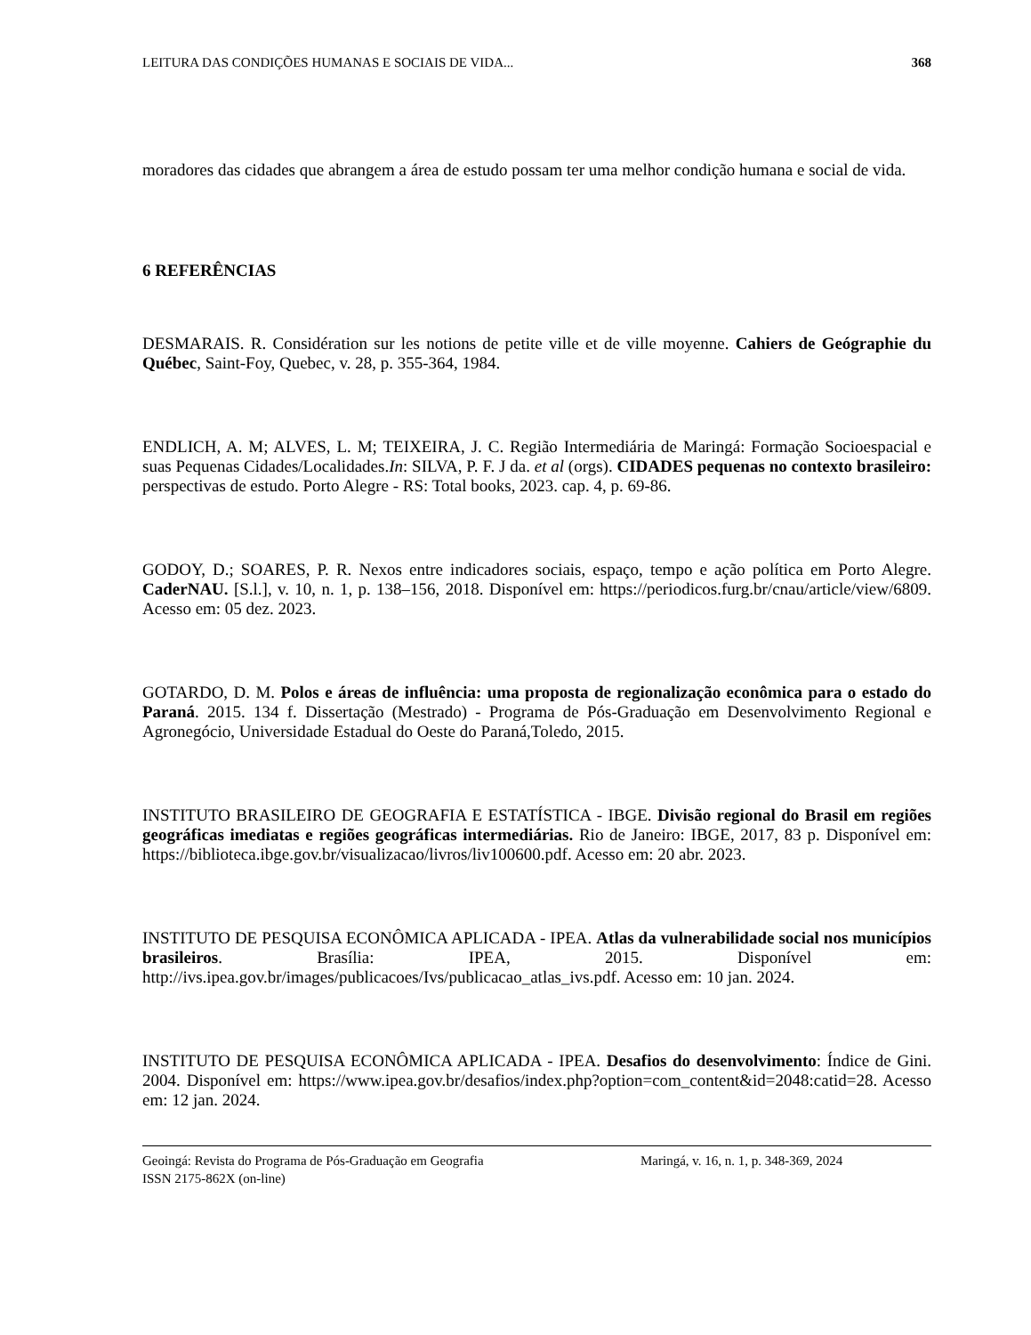LEITURA DAS CONDIÇÕES HUMANAS E SOCIAIS DE VIDA... 368
moradores das cidades que abrangem a área de estudo possam ter uma melhor condição humana e social de vida.
6 REFERÊNCIAS
DESMARAIS. R. Considération sur les notions de petite ville et de ville moyenne. Cahiers de Geógraphie du Québec, Saint-Foy, Quebec, v. 28, p. 355-364, 1984.
ENDLICH, A. M; ALVES, L. M; TEIXEIRA, J. C. Região Intermediária de Maringá: Formação Socioespacial e suas Pequenas Cidades/Localidades.In: SILVA, P. F. J da. et al (orgs). CIDADES pequenas no contexto brasileiro: perspectivas de estudo. Porto Alegre - RS: Total books, 2023. cap. 4, p. 69-86.
GODOY, D.; SOARES, P. R. Nexos entre indicadores sociais, espaço, tempo e ação política em Porto Alegre. CaderNAU. [S.l.], v. 10, n. 1, p. 138–156, 2018. Disponível em: https://periodicos.furg.br/cnau/article/view/6809. Acesso em: 05 dez. 2023.
GOTARDO, D. M. Polos e áreas de influência: uma proposta de regionalização econômica para o estado do Paraná. 2015. 134 f. Dissertação (Mestrado) - Programa de Pós-Graduação em Desenvolvimento Regional e Agronegócio, Universidade Estadual do Oeste do Paraná,Toledo, 2015.
INSTITUTO BRASILEIRO DE GEOGRAFIA E ESTATÍSTICA - IBGE. Divisão regional do Brasil em regiões geográficas imediatas e regiões geográficas intermediárias. Rio de Janeiro: IBGE, 2017, 83 p. Disponível em: https://biblioteca.ibge.gov.br/visualizacao/livros/liv100600.pdf. Acesso em: 20 abr. 2023.
INSTITUTO DE PESQUISA ECONÔMICA APLICADA - IPEA. Atlas da vulnerabilidade social nos municípios brasileiros. Brasília: IPEA, 2015. Disponível em: http://ivs.ipea.gov.br/images/publicacoes/Ivs/publicacao_atlas_ivs.pdf. Acesso em: 10 jan. 2024.
INSTITUTO DE PESQUISA ECONÔMICA APLICADA - IPEA. Desafios do desenvolvimento: Índice de Gini. 2004. Disponível em: https://www.ipea.gov.br/desafios/index.php?option=com_content&id=2048:catid=28. Acesso em: 12 jan. 2024.
Geoingá: Revista do Programa de Pós-Graduação em Geografia Maringá, v. 16, n. 1, p. 348-369, 2024
ISSN 2175-862X (on-line)